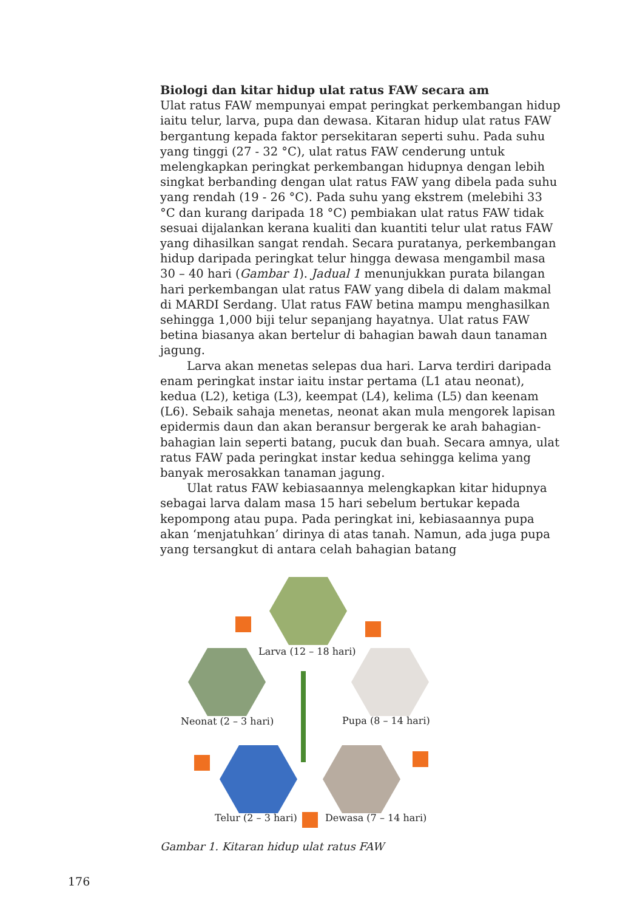Biologi dan kitar hidup ulat ratus FAW secara am
Ulat ratus FAW mempunyai empat peringkat perkembangan hidup iaitu telur, larva, pupa dan dewasa. Kitaran hidup ulat ratus FAW bergantung kepada faktor persekitaran seperti suhu. Pada suhu yang tinggi (27 - 32 °C), ulat ratus FAW cenderung untuk melengkapkan peringkat perkembangan hidupnya dengan lebih singkat berbanding dengan ulat ratus FAW yang dibela pada suhu yang rendah (19 - 26 °C). Pada suhu yang ekstrem (melebihi 33 °C dan kurang daripada 18 °C) pembiakan ulat ratus FAW tidak sesuai dijalankan kerana kualiti dan kuantiti telur ulat ratus FAW yang dihasilkan sangat rendah. Secara puratanya, perkembangan hidup daripada peringkat telur hingga dewasa mengambil masa 30 – 40 hari (Gambar 1). Jadual 1 menunjukkan purata bilangan hari perkembangan ulat ratus FAW yang dibela di dalam makmal di MARDI Serdang. Ulat ratus FAW betina mampu menghasilkan sehingga 1,000 biji telur sepanjang hayatnya. Ulat ratus FAW betina biasanya akan bertelur di bahagian bawah daun tanaman jagung.
Larva akan menetas selepas dua hari. Larva terdiri daripada enam peringkat instar iaitu instar pertama (L1 atau neonat), kedua (L2), ketiga (L3), keempat (L4), kelima (L5) dan keenam (L6). Sebaik sahaja menetas, neonat akan mula mengorek lapisan epidermis daun dan akan beransur bergerak ke arah bahagian-bahagian lain seperti batang, pucuk dan buah. Secara amnya, ulat ratus FAW pada peringkat instar kedua sehingga kelima yang banyak merosakkan tanaman jagung.
Ulat ratus FAW kebiasaannya melengkapkan kitar hidupnya sebagai larva dalam masa 15 hari sebelum bertukar kepada kepompong atau pupa. Pada peringkat ini, kebiasaannya pupa akan ‘menjatuhkan’ dirinya di atas tanah. Namun, ada juga pupa yang tersangkut di antara celah bahagian batang
Larva (12 – 18 hari)
Pupa (8 – 14 hari) Neonat (2 – 3 hari)
Telur (2 – 3 hari) Dewasa (7 – 14 hari)
Gambar 1. Kitaran hidup ulat ratus FAW
176